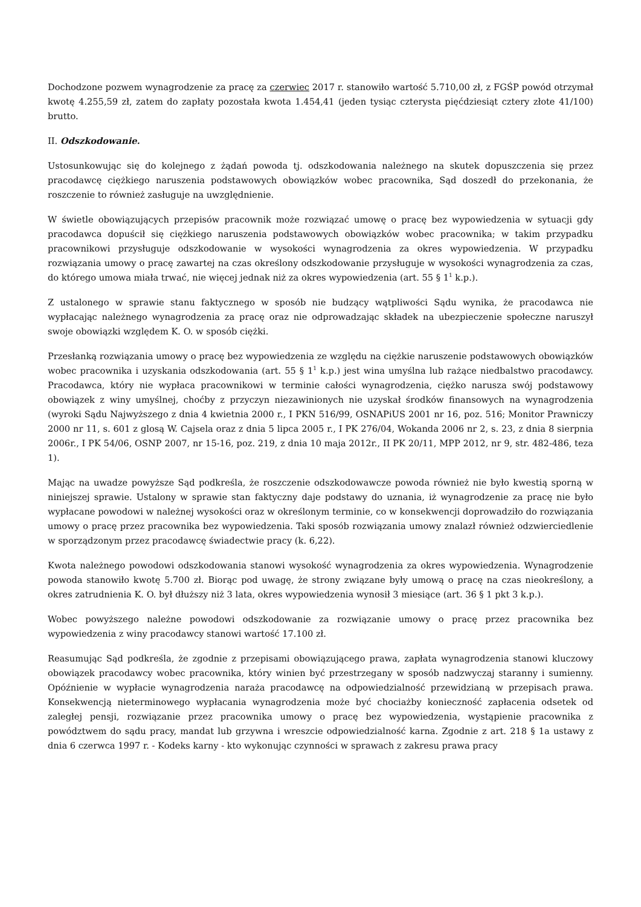Dochodzone pozwem wynagrodzenie za pracę za czerwiec 2017 r. stanowiło wartość 5.710,00 zł, z FGŚP powód otrzymał kwotę 4.255,59 zł, zatem do zapłaty pozostała kwota 1.454,41 (jeden tysiąc czterysta pięćdziesiąt cztery złote 41/100) brutto.
II. Odszkodowanie.
Ustosunkowując się do kolejnego z żądań powoda tj. odszkodowania należnego na skutek dopuszczenia się przez pracodawcę ciężkiego naruszenia podstawowych obowiązków wobec pracownika, Sąd doszedł do przekonania, że roszczenie to również zasługuje na uwzględnienie.
W świetle obowiązujących przepisów pracownik może rozwiązać umowę o pracę bez wypowiedzenia w sytuacji gdy pracodawca dopuścił się ciężkiego naruszenia podstawowych obowiązków wobec pracownika; w takim przypadku pracownikowi przysługuje odszkodowanie w wysokości wynagrodzenia za okres wypowiedzenia. W przypadku rozwiązania umowy o pracę zawartej na czas określony odszkodowanie przysługuje w wysokości wynagrodzenia za czas, do którego umowa miała trwać, nie więcej jednak niż za okres wypowiedzenia (art. 55 § 1<sup>1</sup> k.p.).
Z ustalonego w sprawie stanu faktycznego w sposób nie budzący wątpliwości Sądu wynika, że pracodawca nie wypłacając należnego wynagrodzenia za pracę oraz nie odprowadzając składek na ubezpieczenie społeczne naruszył swoje obowiązki względem K. O. w sposób ciężki.
Przesłanką rozwiązania umowy o pracę bez wypowiedzenia ze względu na ciężkie naruszenie podstawowych obowiązków wobec pracownika i uzyskania odszkodowania (art. 55 § 1<sup>1</sup> k.p.) jest wina umyślna lub rażące niedbalstwo pracodawcy. Pracodawca, który nie wypłaca pracownikowi w terminie całości wynagrodzenia, ciężko narusza swój podstawowy obowiązek z winy umyślnej, choćby z przyczyn niezawinionych nie uzyskał środków finansowych na wynagrodzenia (wyroki Sądu Najwyższego z dnia 4 kwietnia 2000 r., I PKN 516/99, OSNAPiUS 2001 nr 16, poz. 516; Monitor Prawniczy 2000 nr 11, s. 601 z glosą W. Cajsela oraz z dnia 5 lipca 2005 r., I PK 276/04, Wokanda 2006 nr 2, s. 23, z dnia 8 sierpnia 2006r., I PK 54/06, OSNP 2007, nr 15-16, poz. 219, z dnia 10 maja 2012r., II PK 20/11, MPP 2012, nr 9, str. 482-486, teza 1).
Mając na uwadze powyższe Sąd podkreśla, że roszczenie odszkodowawcze powoda również nie było kwestią sporną w niniejszej sprawie. Ustalony w sprawie stan faktyczny daje podstawy do uznania, iż wynagrodzenie za pracę nie było wypłacane powodowi w należnej wysokości oraz w określonym terminie, co w konsekwencji doprowadziło do rozwiązania umowy o pracę przez pracownika bez wypowiedzenia. Taki sposób rozwiązania umowy znalazł również odzwierciedlenie w sporządzonym przez pracodawcę świadectwie pracy (k. 6,22).
Kwota należnego powodowi odszkodowania stanowi wysokość wynagrodzenia za okres wypowiedzenia. Wynagrodzenie powoda stanowiło kwotę 5.700 zł. Biorąc pod uwagę, że strony związane były umową o pracę na czas nieokreślony, a okres zatrudnienia K. O. był dłuższy niż 3 lata, okres wypowiedzenia wynosił 3 miesiące (art. 36 § 1 pkt 3 k.p.).
Wobec powyższego należne powodowi odszkodowanie za rozwiązanie umowy o pracę przez pracownika bez wypowiedzenia z winy pracodawcy stanowi wartość 17.100 zł.
Reasumując Sąd podkreśla, że zgodnie z przepisami obowiązującego prawa, zapłata wynagrodzenia stanowi kluczowy obowiązek pracodawcy wobec pracownika, który winien być przestrzegany w sposób nadzwyczaj staranny i sumienny. Opóźnienie w wypłacie wynagrodzenia naraża pracodawcę na odpowiedzialność przewidzianą w przepisach prawa. Konsekwencją nieterminowego wypłacania wynagrodzenia może być chociażby konieczność zapłacenia odsetek od zaległej pensji, rozwiązanie przez pracownika umowy o pracę bez wypowiedzenia, wystąpienie pracownika z powództwem do sądu pracy, mandat lub grzywna i wreszcie odpowiedzialność karna. Zgodnie z art. 218 § 1a ustawy z dnia 6 czerwca 1997 r. - Kodeks karny - kto wykonując czynności w sprawach z zakresu prawa pracy